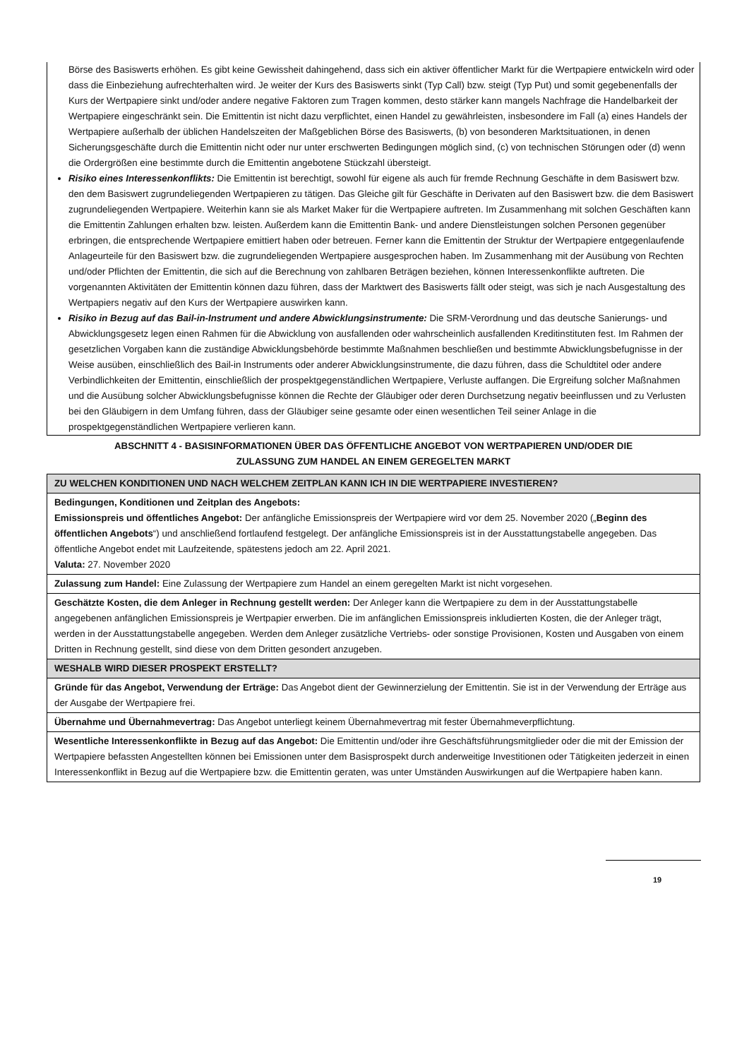Börse des Basiswerts erhöhen. Es gibt keine Gewissheit dahingehend, dass sich ein aktiver öffentlicher Markt für die Wertpapiere entwickeln wird oder dass die Einbeziehung aufrechterhalten wird. Je weiter der Kurs des Basiswerts sinkt (Typ Call) bzw. steigt (Typ Put) und somit gegebenenfalls der Kurs der Wertpapiere sinkt und/oder andere negative Faktoren zum Tragen kommen, desto stärker kann mangels Nachfrage die Handelbarkeit der Wertpapiere eingeschränkt sein. Die Emittentin ist nicht dazu verpflichtet, einen Handel zu gewährleisten, insbesondere im Fall (a) eines Handels der Wertpapiere außerhalb der üblichen Handelszeiten der Maßgeblichen Börse des Basiswerts, (b) von besonderen Marktsituationen, in denen Sicherungsgeschäfte durch die Emittentin nicht oder nur unter erschwerten Bedingungen möglich sind, (c) von technischen Störungen oder (d) wenn die Ordergrößen eine bestimmte durch die Emittentin angebotene Stückzahl übersteigt.
Risiko eines Interessenkonflikts: Die Emittentin ist berechtigt, sowohl für eigene als auch für fremde Rechnung Geschäfte in dem Basiswert bzw. den dem Basiswert zugrundeliegenden Wertpapieren zu tätigen. Das Gleiche gilt für Geschäfte in Derivaten auf den Basiswert bzw. die dem Basiswert zugrundeliegenden Wertpapiere. Weiterhin kann sie als Market Maker für die Wertpapiere auftreten. Im Zusammenhang mit solchen Geschäften kann die Emittentin Zahlungen erhalten bzw. leisten. Außerdem kann die Emittentin Bank- und andere Dienstleistungen solchen Personen gegenüber erbringen, die entsprechende Wertpapiere emittiert haben oder betreuen. Ferner kann die Emittentin der Struktur der Wertpapiere entgegenlaufende Anlageurteile für den Basiswert bzw. die zugrundeliegenden Wertpapiere ausgesprochen haben. Im Zusammenhang mit der Ausübung von Rechten und/oder Pflichten der Emittentin, die sich auf die Berechnung von zahlbaren Beträgen beziehen, können Interessenkonflikte auftreten. Die vorgenannten Aktivitäten der Emittentin können dazu führen, dass der Marktwert des Basiswerts fällt oder steigt, was sich je nach Ausgestaltung des Wertpapiers negativ auf den Kurs der Wertpapiere auswirken kann.
Risiko in Bezug auf das Bail-in-Instrument und andere Abwicklungsinstrumente: Die SRM-Verordnung und das deutsche Sanierungs- und Abwicklungsgesetz legen einen Rahmen für die Abwicklung von ausfallenden oder wahrscheinlich ausfallenden Kreditinstituten fest. Im Rahmen der gesetzlichen Vorgaben kann die zuständige Abwicklungsbehörde bestimmte Maßnahmen beschließen und bestimmte Abwicklungsbefugnisse in der Weise ausüben, einschließlich des Bail-in Instruments oder anderer Abwicklungsinstrumente, die dazu führen, dass die Schuldtitel oder andere Verbindlichkeiten der Emittentin, einschließlich der prospektgegenständlichen Wertpapiere, Verluste auffangen. Die Ergreifung solcher Maßnahmen und die Ausübung solcher Abwicklungsbefugnisse können die Rechte der Gläubiger oder deren Durchsetzung negativ beeinflussen und zu Verlusten bei den Gläubigern in dem Umfang führen, dass der Gläubiger seine gesamte oder einen wesentlichen Teil seiner Anlage in die prospektgegenständlichen Wertpapiere verlieren kann.
ABSCHNITT 4 - BASISINFORMATIONEN ÜBER DAS ÖFFENTLICHE ANGEBOT VON WERTPAPIEREN UND/ODER DIE
ZULASSUNG ZUM HANDEL AN EINEM GEREGELTEN MARKT
| ZU WELCHEN KONDITIONEN UND NACH WELCHEM ZEITPLAN KANN ICH IN DIE WERTPAPIERE INVESTIEREN? |
| Bedingungen, Konditionen und Zeitplan des Angebots: Emissionspreis und öffentliches Angebot: Der anfängliche Emissionspreis der Wertpapiere wird vor dem 25. November 2020 („ Beginn des öffentlichen Angebots “) und anschließend fortlaufend festgelegt. Der anfängliche Emissionspreis ist in der Ausstattungstabelle angegeben. Das öffentliche Angebot endet mit Laufzeitende, spätestens jedoch am 22. April 2021. Valuta: 27. November 2020 |
| Zulassung zum Handel: Eine Zulassung der Wertpapiere zum Handel an einem geregelten Markt ist nicht vorgesehen. |
| Geschätzte Kosten, die dem Anleger in Rechnung gestellt werden: Der Anleger kann die Wertpapiere zu dem in der Ausstattungstabelle angegebenen anfänglichen Emissionspreis je Wertpapier erwerben. Die im anfänglichen Emissionspreis inkludierten Kosten, die der Anleger trägt, werden in der Ausstattungstabelle angegeben. Werden dem Anleger zusätzliche Vertriebs- oder sonstige Provisionen, Kosten und Ausgaben von einem Dritten in Rechnung gestellt, sind diese von dem Dritten gesondert anzugeben. |
| WESHALB WIRD DIESER PROSPEKT ERSTELLT? |
| Gründe für das Angebot, Verwendung der Erträge: Das Angebot dient der Gewinnerzielung der Emittentin. Sie ist in der Verwendung der Erträge aus der Ausgabe der Wertpapiere frei. |
| Übernahme und Übernahmevertrag: Das Angebot unterliegt keinem Übernahmevertrag mit fester Übernahmeverpflichtung. |
| Wesentliche Interessenkonflikte in Bezug auf das Angebot: Die Emittentin und/oder ihre Geschäftsführungsmitglieder oder die mit der Emission der Wertpapiere befassten Angestellten können bei Emissionen unter dem Basisprospekt durch anderweitige Investitionen oder Tätigkeiten jederzeit in einen Interessenkonflikt in Bezug auf die Wertpapiere bzw. die Emittentin geraten, was unter Umständen Auswirkungen auf die Wertpapiere haben kann. |
19